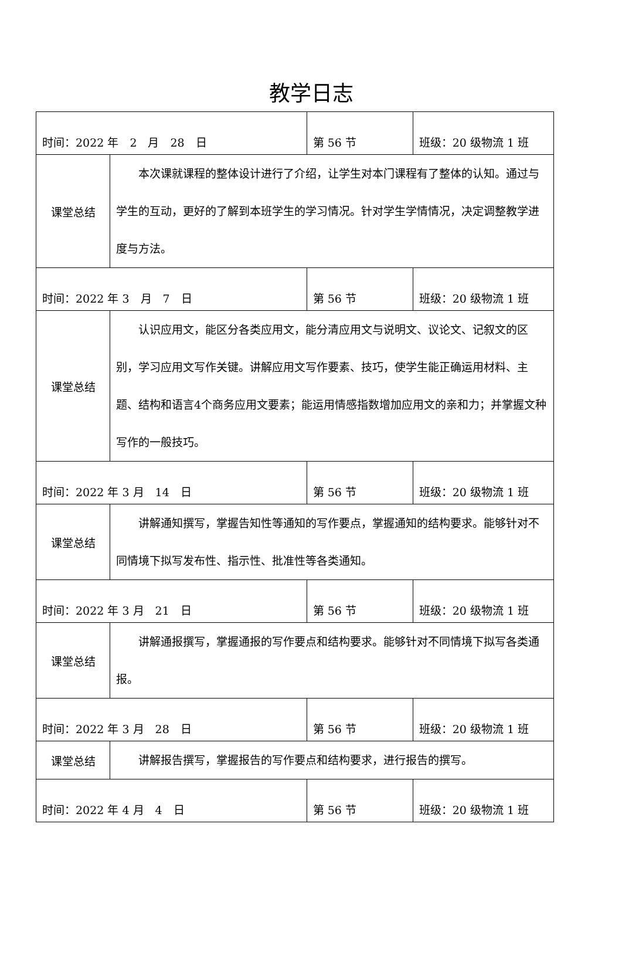教学日志
| 时间：2022 年 2 月 28 日 | | 第 56 节 | 班级：20 级物流 1 班 |
| 课堂总结 | 本次课就课程的整体设计进行了介绍，让学生对本门课程有了整体的认知。通过与学生的互动，更好的了解到本班学生的学习情况。针对学生学情情况，决定调整教学进度与方法。 | | |
| 时间：2022 年 3 月 7 日 | | 第 56 节 | 班级：20 级物流 1 班 |
| 课堂总结 | 认识应用文，能区分各类应用文，能分清应用文与说明文、议论文、记叙文的区别，学习应用文写作关键。讲解应用文写作要素、技巧，使学生能正确运用材料、主题、结构和语言4个商务应用文要素；能运用情感指数增加应用文的亲和力；并掌握文种写作的一般技巧。 | | |
| 时间：2022 年 3 月 14 日 | | 第 56 节 | 班级：20 级物流 1 班 |
| 课堂总结 | 讲解通知撰写，掌握告知性等通知的写作要点，掌握通知的结构要求。能够针对不同情境下拟写发布性、指示性、批准性等各类通知。 | | |
| 时间：2022 年 3 月 21 日 | | 第 56 节 | 班级：20 级物流 1 班 |
| 课堂总结 | 讲解通报撰写，掌握通报的写作要点和结构要求。能够针对不同情境下拟写各类通报。 | | |
| 时间：2022 年 3 月 28 日 | | 第 56 节 | 班级：20 级物流 1 班 |
| 课堂总结 | 讲解报告撰写，掌握报告的写作要点和结构要求，进行报告的撰写。 | | |
| 时间：2022 年 4 月 4 日 | | 第 56 节 | 班级：20 级物流 1 班 |